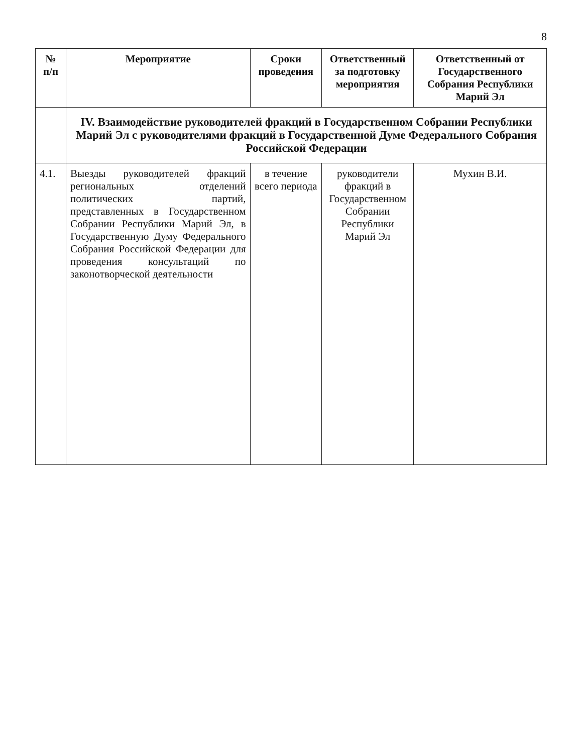8
| № п/п | Мероприятие | Сроки проведения | Ответственный за подготовку мероприятия | Ответственный от Государственного Собрания Республики Марий Эл |
| --- | --- | --- | --- | --- |
| | IV. Взаимодействие руководителей фракций в Государственном Собрании Республики Марий Эл с руководителями фракций в Государственной Думе Федерального Собрания Российской Федерации | | | |
| 4.1. | Выезды руководителей фракций региональных отделений политических партий, представленных в Государственном Собрании Республики Марий Эл, в Государственную Думу Федерального Собрания Российской Федерации для проведения консультаций по законотворческой деятельности | в течение всего периода | руководители фракций в Государственном Собрании Республики Марий Эл | Мухин В.И. |